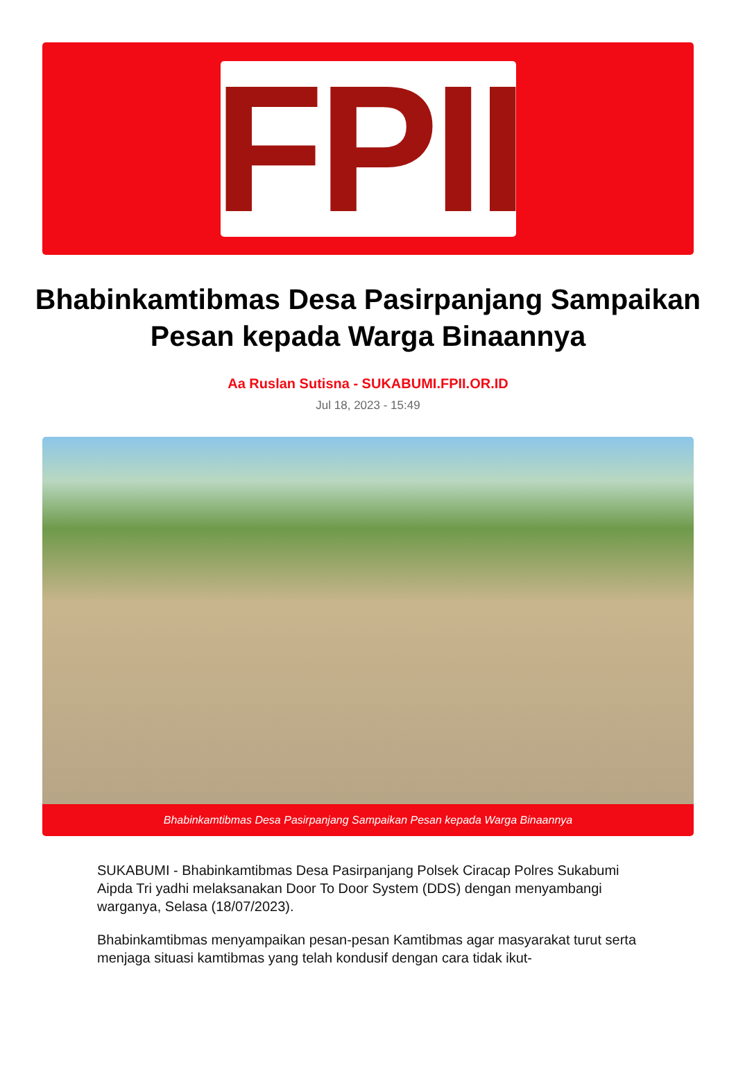FPII
Bhabinkamtibmas Desa Pasirpanjang Sampaikan Pesan kepada Warga Binaannya
Aa Ruslan Sutisna - SUKABUMI.FPII.OR.ID
Jul 18, 2023 - 15:49
Bhabinkamtibmas Desa Pasirpanjang Sampaikan Pesan kepada Warga Binaannya
SUKABUMI - Bhabinkamtibmas Desa Pasirpanjang Polsek Ciracap Polres Sukabumi Aipda Tri yadhi melaksanakan Door To Door System (DDS) dengan menyambangi warganya, Selasa (18/07/2023).
Bhabinkamtibmas menyampaikan pesan-pesan Kamtibmas agar masyarakat turut serta menjaga situasi kamtibmas yang telah kondusif dengan cara tidak ikut-